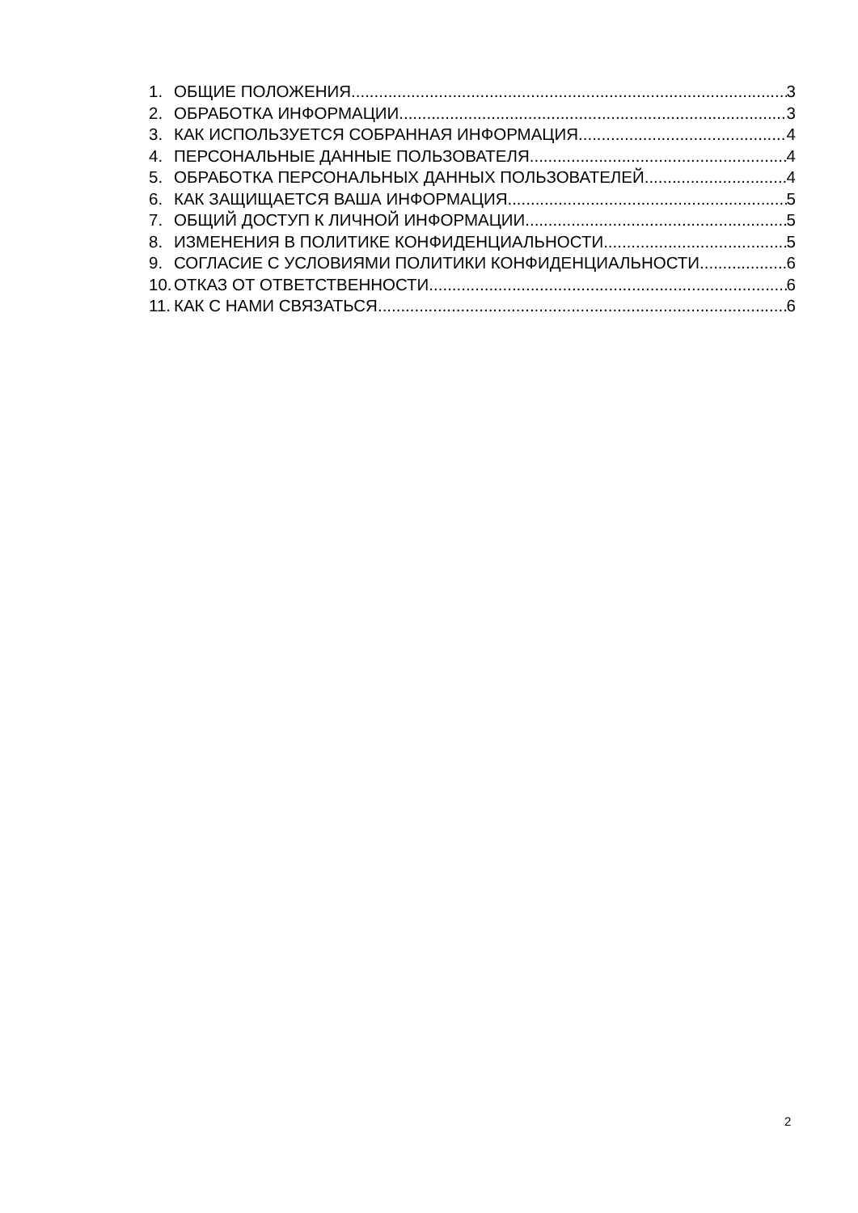1. ОБЩИЕ ПОЛОЖЕНИЯ 3
2. ОБРАБОТКА ИНФОРМАЦИИ 3
3. КАК ИСПОЛЬЗУЕТСЯ СОБРАННАЯ ИНФОРМАЦИЯ 4
4. ПЕРСОНАЛЬНЫЕ ДАННЫЕ ПОЛЬЗОВАТЕЛЯ 4
5. ОБРАБОТКА ПЕРСОНАЛЬНЫХ ДАННЫХ ПОЛЬЗОВАТЕЛЕЙ 4
6. КАК ЗАЩИЩАЕТСЯ ВАША ИНФОРМАЦИЯ 5
7. ОБЩИЙ ДОСТУП К ЛИЧНОЙ ИНФОРМАЦИИ 5
8. ИЗМЕНЕНИЯ В ПОЛИТИКЕ КОНФИДЕНЦИАЛЬНОСТИ 5
9. СОГЛАСИЕ С УСЛОВИЯМИ ПОЛИТИКИ КОНФИДЕНЦИАЛЬНОСТИ 6
10. ОТКАЗ ОТ ОТВЕТСТВЕННОСТИ 6
11. КАК С НАМИ СВЯЗАТЬСЯ 6
2